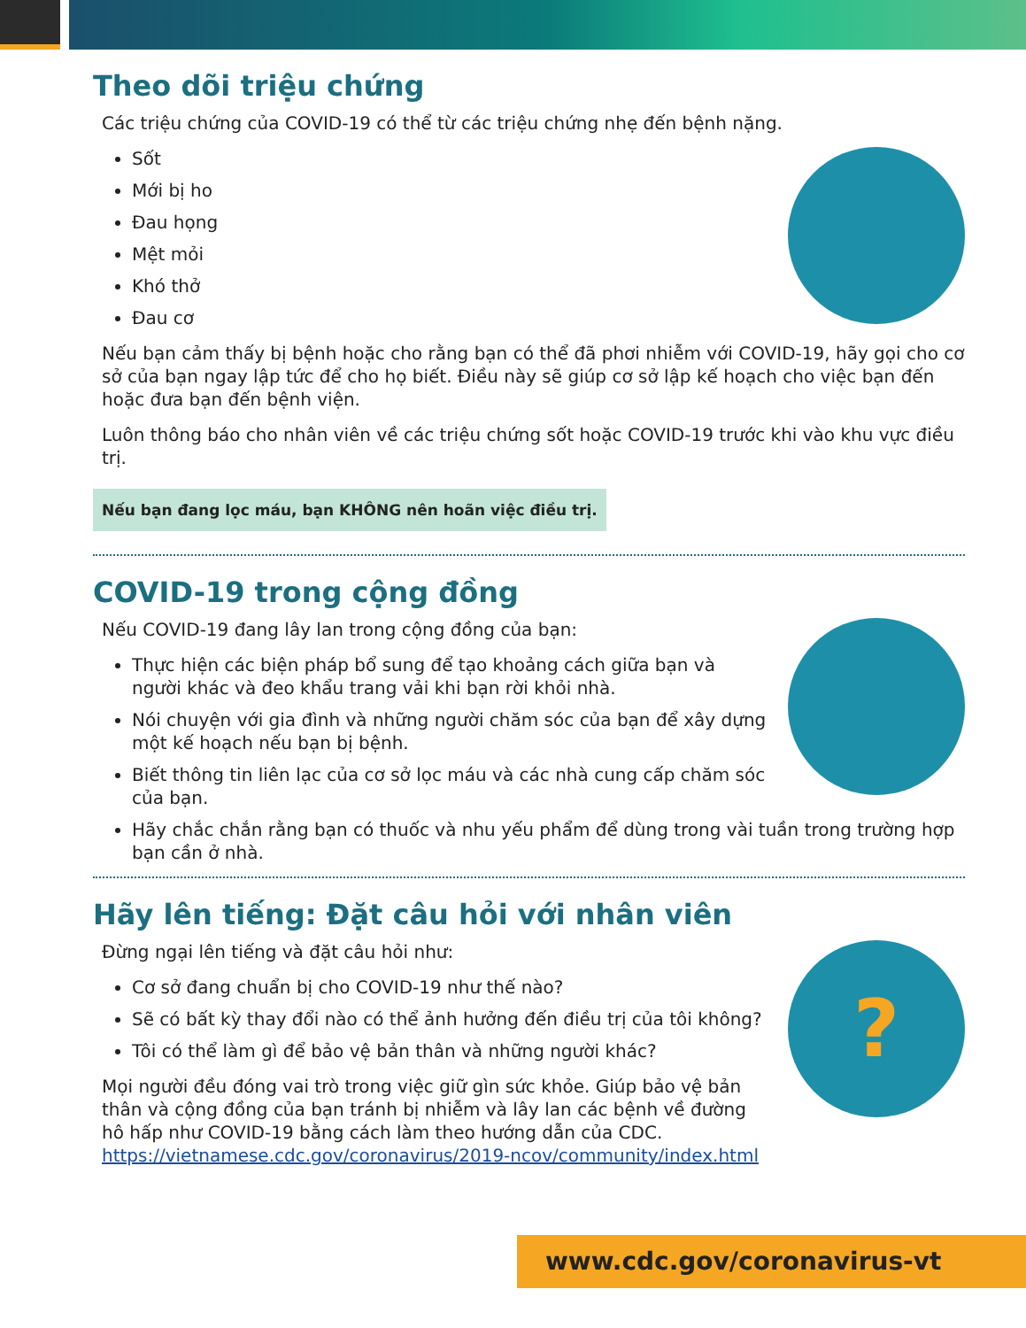Theo dõi triệu chứng
Các triệu chứng của COVID-19 có thể từ các triệu chứng nhẹ đến bệnh nặng.
Sốt
Mới bị ho
Đau họng
Mệt mỏi
Khó thở
Đau cơ
Nếu bạn cảm thấy bị bệnh hoặc cho rằng bạn có thể đã phơi nhiễm với COVID-19, hãy gọi cho cơ sở của bạn ngay lập tức để cho họ biết. Điều này sẽ giúp cơ sở lập kế hoạch cho việc bạn đến hoặc đưa bạn đến bệnh viện.
Luôn thông báo cho nhân viên về các triệu chứng sốt hoặc COVID-19 trước khi vào khu vực điều trị.
Nếu bạn đang lọc máu, bạn KHÔNG nên hoãn việc điều trị.
COVID-19 trong cộng đồng
Nếu COVID-19 đang lây lan trong cộng đồng của bạn:
Thực hiện các biện pháp bổ sung để tạo khoảng cách giữa bạn và người khác và đeo khẩu trang vải khi bạn rời khỏi nhà.
Nói chuyện với gia đình và những người chăm sóc của bạn để xây dựng một kế hoạch nếu bạn bị bệnh.
Biết thông tin liên lạc của cơ sở lọc máu và các nhà cung cấp chăm sóc của bạn.
Hãy chắc chắn rằng bạn có thuốc và nhu yếu phẩm để dùng trong vài tuần trong trường hợp bạn cần ở nhà.
Hãy lên tiếng: Đặt câu hỏi với nhân viên
?
Đừng ngại lên tiếng và đặt câu hỏi như:
Cơ sở đang chuẩn bị cho COVID-19 như thế nào?
Sẽ có bất kỳ thay đổi nào có thể ảnh hưởng đến điều trị của tôi không?
Tôi có thể làm gì để bảo vệ bản thân và những người khác?
Mọi người đều đóng vai trò trong việc giữ gìn sức khỏe. Giúp bảo vệ bản thân và cộng đồng của bạn tránh bị nhiễm và lây lan các bệnh về đường hô hấp như COVID-19 bằng cách làm theo hướng dẫn của CDC. https://vietnamese.cdc.gov/coronavirus/2019-ncov/community/index.html
www.cdc.gov/coronavirus-vt